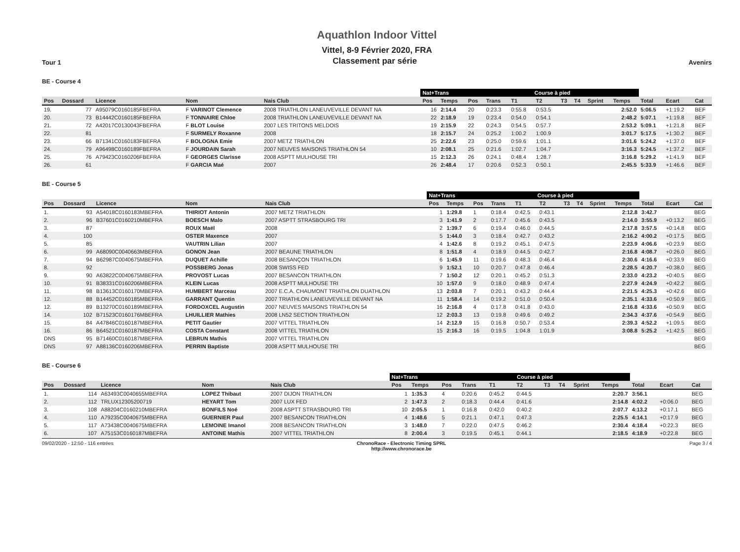Aquathlon Indoor Vittel
Vittel, 8-9 Février 2020, FRA
Tour 1
Classement par série
Avenirs
BE - Course 4
| | | | | | Nat+Trans | | Course à pied | | | | | | | | | | |
| --- | --- | --- | --- | --- | --- | --- | --- | --- | --- | --- | --- | --- | --- | --- | --- | --- | --- |
| Pos | Dossard | Licence | Nom | Nais Club | Pos | Temps | Pos | Trans | T1 | T2 | T3 | T4 | Sprint | Temps | Total | Ecart | Cat |
| 19. | 77 | A95079C0160185FBEFRA | F VARINOT Clemence | 2008 TRIATHLON LANEUVEVILLE DEVANT NA | 16 | 2:14.4 | 20 | 0:23.3 | 0:55.8 | 0:53.5 | | | | 2:52.0 | 5:06.5 | +1:19.2 | BEF |
| 20. | 73 | B14442C0160185FBEFRA | F TONNAIRE Chloe | 2008 TRIATHLON LANEUVEVILLE DEVANT NA | 22 | 2:18.9 | 19 | 0:23.4 | 0:54.0 | 0:54.1 | | | | 2:48.2 | 5:07.1 | +1:19.8 | BEF |
| 21. | 72 | A42017C0130043FBEFRA | F BLOT Louise | 2007 LES TRITONS MELDOIS | 19 | 2:15.9 | 22 | 0:24.3 | 0:54.5 | 0:57.7 | | | | 2:53.2 | 5:09.1 | +1:21.8 | BEF |
| 22. | 81 | | F SURMELY Roxanne | 2008 | 18 | 2:15.7 | 24 | 0:25.2 | 1:00.2 | 1:00.9 | | | | 3:01.7 | 5:17.5 | +1:30.2 | BEF |
| 23. | 66 | B71341C0160183FBEFRA | F BOLOGNA Emie | 2007 METZ TRIATHLON | 25 | 2:22.6 | 23 | 0:25.0 | 0:59.6 | 1:01.1 | | | | 3:01.6 | 5:24.2 | +1:37.0 | BEF |
| 24. | 79 | A96498C0160189FBEFRA | F JOURDAIN Sarah | 2007 NEUVES MAISONS TRIATHLON 54 | 10 | 2:08.1 | 25 | 0:21.6 | 1:02.7 | 1:04.7 | | | | 3:16.3 | 5:24.5 | +1:37.2 | BEF |
| 25. | 76 | A79423C0160206FBEFRA | F GEORGES Clarisse | 2008 ASPTT MULHOUSE TRI | 15 | 2:12.3 | 26 | 0:24.1 | 0:48.4 | 1:28.7 | | | | 3:16.8 | 5:29.2 | +1:41.9 | BEF |
| 26. | 61 | | F GARCIA Maé | 2007 | 26 | 2:48.4 | 17 | 0:20.6 | 0:52.3 | 0:50.1 | | | | 2:45.5 | 5:33.9 | +1:46.6 | BEF |
BE - Course 5
| | | | | | Nat+Trans | | Course à pied | | | | | | | | | | |
| --- | --- | --- | --- | --- | --- | --- | --- | --- | --- | --- | --- | --- | --- | --- | --- | --- | --- |
| Pos | Dossard | Licence | Nom | Nais Club | Pos | Temps | Pos | Trans | T1 | T2 | T3 | T4 | Sprint | Temps | Total | Ecart | Cat |
| 1. | 93 | A54018C0160183MBEFRA | THIRIOT Antonin | 2007 METZ TRIATHLON | 1 | 1:29.8 | 1 | 0:18.4 | 0:42.5 | 0:43.1 | | | | 2:12.8 | 3:42.7 | | BEG |
| 2. | 96 | B37601C0160210MBEFRA | BOESCH Malo | 2007 ASPTT STRASBOURG TRI | 3 | 1:41.9 | 2 | 0:17.7 | 0:45.6 | 0:43.5 | | | | 2:14.0 | 3:55.9 | +0:13.2 | BEG |
| 3. | 87 | | ROUX Maël | 2008 | 2 | 1:39.7 | 6 | 0:19.4 | 0:46.0 | 0:44.5 | | | | 2:17.8 | 3:57.5 | +0:14.8 | BEG |
| 4. | 100 | | OSTER Maxence | 2007 | 5 | 1:44.0 | 3 | 0:18.4 | 0:42.7 | 0:43.2 | | | | 2:16.2 | 4:00.2 | +0:17.5 | BEG |
| 5. | 85 | | VAUTRIN Lilian | 2007 | 4 | 1:42.6 | 8 | 0:19.2 | 0:45.1 | 0:47.5 | | | | 2:23.9 | 4:06.6 | +0:23.9 | BEG |
| 6. | 99 | A68090C0040663MBEFRA | GONON Jean | 2007 BEAUNE TRIATHLON | 8 | 1:51.8 | 4 | 0:18.9 | 0:44.5 | 0:42.7 | | | | 2:16.8 | 4:08.7 | +0:26.0 | BEG |
| 7. | 94 | B62987C0040675MBEFRA | DUQUET Achille | 2008 BESANÇON TRIATHLON | 6 | 1:45.9 | 11 | 0:19.6 | 0:48.3 | 0:46.4 | | | | 2:30.6 | 4:16.6 | +0:33.9 | BEG |
| 8. | 92 | | POSSBERG Jonas | 2008 SWISS FED | 9 | 1:52.1 | 10 | 0:20.7 | 0:47.8 | 0:46.4 | | | | 2:28.5 | 4:20.7 | +0:38.0 | BEG |
| 9. | 90 | A63822C0040675MBEFRA | PROVOST Lucas | 2007 BESANCON TRIATHLON | 7 | 1:50.2 | 12 | 0:20.1 | 0:45.2 | 0:51.3 | | | | 2:33.0 | 4:23.2 | +0:40.5 | BEG |
| 10. | 91 | B38331C0160206MBEFRA | KLEIN Lucas | 2008 ASPTT MULHOUSE TRI | 10 | 1:57.0 | 9 | 0:18.0 | 0:48.9 | 0:47.4 | | | | 2:27.9 | 4:24.9 | +0:42.2 | BEG |
| 11. | 98 | B13613C0160170MBEFRA | HUMBERT Marceau | 2007 E.C.A. CHAUMONT TRIATHLON DUATHLON | 13 | 2:03.8 | 7 | 0:20.1 | 0:43.2 | 0:44.4 | | | | 2:21.5 | 4:25.3 | +0:42.6 | BEG |
| 12. | 88 | B14452C0160185MBEFRA | GARRANT Quentin | 2007 TRIATHLON LANEUVEVILLE DEVANT NA | 11 | 1:58.4 | 14 | 0:19.2 | 0:51.0 | 0:50.4 | | | | 2:35.1 | 4:33.6 | +0:50.9 | BEG |
| 12. | 89 | B13270C0160189MBEFRA | FORDOXCEL Augustin | 2007 NEUVES MAISONS TRIATHLON 54 | 16 | 2:16.8 | 4 | 0:17.8 | 0:41.8 | 0:43.0 | | | | 2:16.8 | 4:33.6 | +0:50.9 | BEG |
| 14. | 102 | B71523C0160176MBEFRA | LHUILLIER Mathies | 2008 LN52 SECTION TRIATHLON | 12 | 2:03.3 | 13 | 0:19.8 | 0:49.6 | 0:49.2 | | | | 2:34.3 | 4:37.6 | +0:54.9 | BEG |
| 15. | 84 | A47846C0160187MBEFRA | PETIT Gautier | 2007 VITTEL TRIATHLON | 14 | 2:12.9 | 15 | 0:16.8 | 0:50.7 | 0:53.4 | | | | 2:39.3 | 4:52.2 | +1:09.5 | BEG |
| 16. | 86 | B64521C0160187MBEFRA | COSTA Constant | 2008 VITTEL TRIATHLON | 15 | 2:16.3 | 16 | 0:19.5 | 1:04.8 | 1:01.9 | | | | 3:08.8 | 5:25.2 | +1:42.5 | BEG |
| DNS | 95 | B71460C0160187MBEFRA | LEBRUN Mathis | 2007 VITTEL TRIATHLON | | | | | | | | | | | | | BEG |
| DNS | 97 | A88136C0160206MBEFRA | PERRIN Baptiste | 2008 ASPTT MULHOUSE TRI | | | | | | | | | | | | | BEG |
BE - Course 6
| | | | | | Nat+Trans | | Course à pied | | | | | | | | | | |
| --- | --- | --- | --- | --- | --- | --- | --- | --- | --- | --- | --- | --- | --- | --- | --- | --- | --- |
| Pos | Dossard | Licence | Nom | Nais Club | Pos | Temps | Pos | Trans | T1 | T2 | T3 | T4 | Sprint | Temps | Total | Ecart | Cat |
| 1. | 114 | A63493C0040655MBEFRA | LOPEZ Thibaut | 2007 DIJON TRIATHLON | 1 | 1:35.3 | 4 | 0:20.6 | 0:45.2 | 0:44.5 | | | | 2:20.7 | 3:56.1 | | BEG |
| 2. | 112 | TRLUX12305200719 | HEYART Tom | 2007 LUX FED | 2 | 1:47.3 | 2 | 0:18.3 | 0:44.4 | 0:41.6 | | | | 2:14.8 | 4:02.2 | +0:06.0 | BEG |
| 3. | 108 | A88204C0160210MBEFRA | BONFILS Noé | 2008 ASPTT STRASBOURG TRI | 10 | 2:05.5 | 1 | 0:16.8 | 0:42.0 | 0:40.2 | | | | 2:07.7 | 4:13.2 | +0:17.1 | BEG |
| 4. | 110 | A79235C0040675MBEFRA | GUERNIER Paul | 2007 BESANCON TRIATHLON | 4 | 1:48.6 | 5 | 0:21.1 | 0:47.1 | 0:47.3 | | | | 2:25.5 | 4:14.1 | +0:17.9 | BEG |
| 5. | 117 | A73438C0040675MBEFRA | LEMOINE Imanol | 2008 BESANCON TRIATHLON | 3 | 1:48.0 | 7 | 0:22.0 | 0:47.5 | 0:46.2 | | | | 2:30.4 | 4:18.4 | +0:22.3 | BEG |
| 6. | 107 | A75153C0160187MBEFRA | ANTOINE Mathis | 2007 VITTEL TRIATHLON | 8 | 2:00.4 | 3 | 0:19.5 | 0:45.1 | 0:44.1 | | | | 2:18.5 | 4:18.9 | +0:22.8 | BEG |
09/02/2020 - 12:50 - 116 entrées ChronoRace - Electronic Timing SPRL
http://www.chronorace.be Page 3 / 4